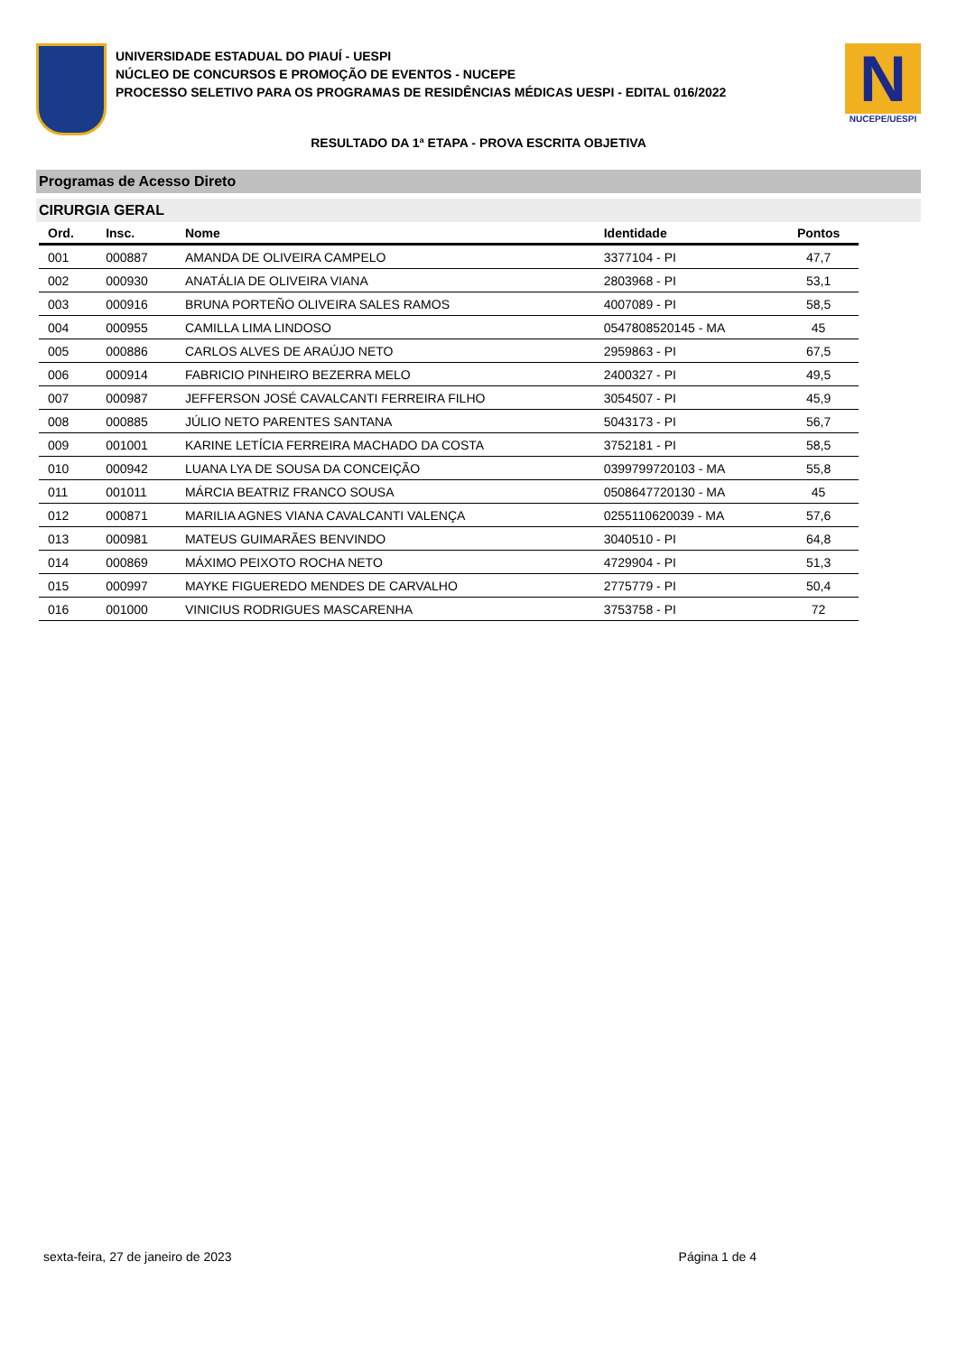UNIVERSIDADE ESTADUAL DO PIAUÍ - UESPI
NÚCLEO DE CONCURSOS E PROMOÇÃO DE EVENTOS - NUCEPE
PROCESSO SELETIVO PARA OS PROGRAMAS DE RESIDÊNCIAS MÉDICAS UESPI - EDITAL 016/2022
N
NUCEPE/UESPI
RESULTADO DA 1ª ETAPA - PROVA ESCRITA OBJETIVA
Programas de Acesso Direto
CIRURGIA GERAL
| Ord. | Insc. | Nome | Identidade | Pontos |
| --- | --- | --- | --- | --- |
| 001 | 000887 | AMANDA DE OLIVEIRA CAMPELO | 3377104 - PI | 47,7 |
| 002 | 000930 | ANATÁLIA DE OLIVEIRA VIANA | 2803968 - PI | 53,1 |
| 003 | 000916 | BRUNA PORTEÑO OLIVEIRA SALES RAMOS | 4007089 - PI | 58,5 |
| 004 | 000955 | CAMILLA LIMA LINDOSO | 0547808520145 - MA | 45 |
| 005 | 000886 | CARLOS ALVES DE ARAÚJO NETO | 2959863 - PI | 67,5 |
| 006 | 000914 | FABRICIO PINHEIRO BEZERRA MELO | 2400327 - PI | 49,5 |
| 007 | 000987 | JEFFERSON JOSÉ CAVALCANTI FERREIRA FILHO | 3054507 - PI | 45,9 |
| 008 | 000885 | JÚLIO NETO PARENTES SANTANA | 5043173 - PI | 56,7 |
| 009 | 001001 | KARINE LETÍCIA FERREIRA MACHADO DA COSTA | 3752181 - PI | 58,5 |
| 010 | 000942 | LUANA LYA DE SOUSA DA CONCEIÇÃO | 0399799720103 - MA | 55,8 |
| 011 | 001011 | MÁRCIA BEATRIZ FRANCO SOUSA | 0508647720130 - MA | 45 |
| 012 | 000871 | MARILIA AGNES VIANA CAVALCANTI VALENÇA | 0255110620039 - MA | 57,6 |
| 013 | 000981 | MATEUS GUIMARÃES BENVINDO | 3040510 - PI | 64,8 |
| 014 | 000869 | MÁXIMO PEIXOTO ROCHA NETO | 4729904 - PI | 51,3 |
| 015 | 000997 | MAYKE FIGUEREDO MENDES DE CARVALHO | 2775779 - PI | 50,4 |
| 016 | 001000 | VINICIUS RODRIGUES MASCARENHA | 3753758 - PI | 72 |
sexta-feira, 27 de janeiro de 2023 Página 1 de 4